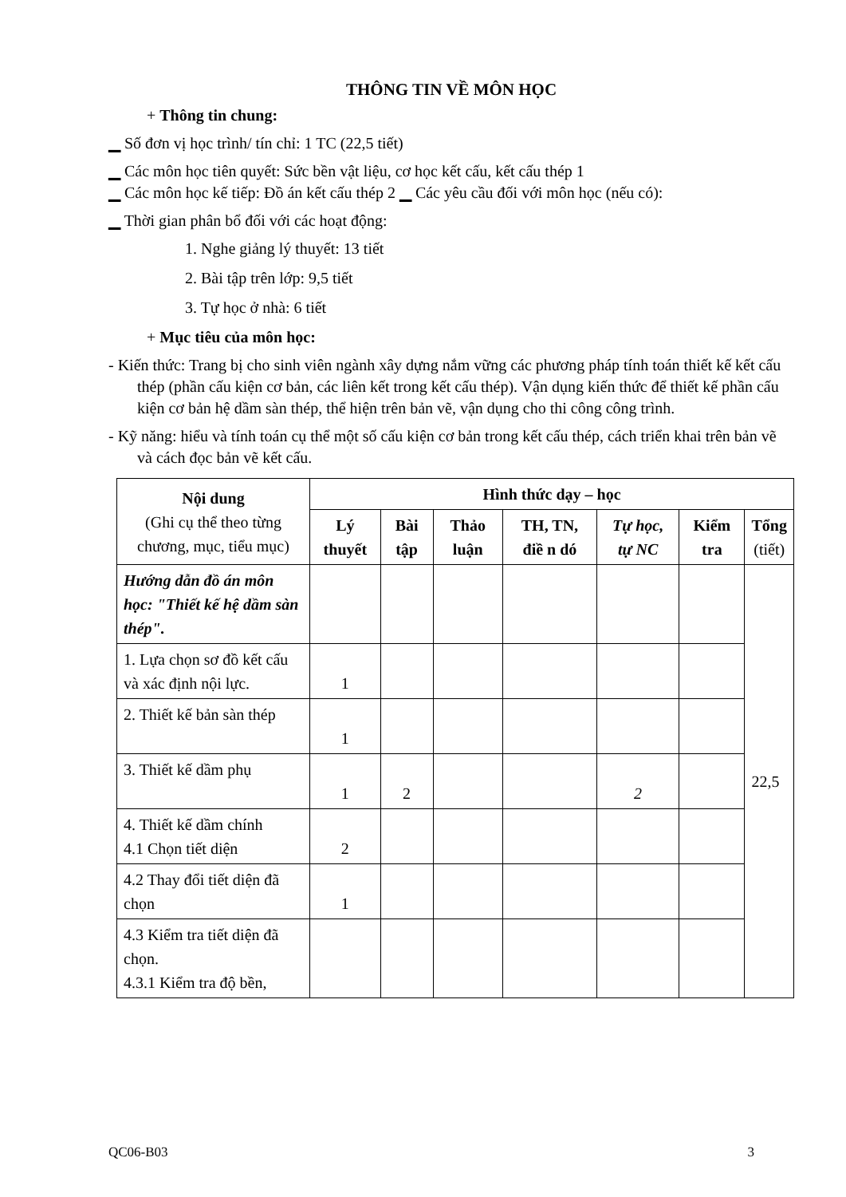THÔNG TIN VỀ MÔN HỌC
+ Thông tin chung:
▁ Số đơn vị học trình/ tín chỉ: 1 TC (22,5 tiết)
▁ Các môn học tiên quyết: Sức bền vật liệu, cơ học kết cấu, kết cấu thép 1
▁ Các môn học kế tiếp: Đồ án kết cấu thép 2 ▁ Các yêu cầu đối với môn học (nếu có):
▁ Thời gian phân bổ đối với các hoạt động:
1. Nghe giảng lý thuyết: 13 tiết
2. Bài tập trên lớp: 9,5 tiết
3. Tự học ở nhà: 6 tiết
+ Mục tiêu của môn học:
- Kiến thức: Trang bị cho sinh viên ngành xây dựng nắm vững các phương pháp tính toán thiết kế kết cấu thép (phần cấu kiện cơ bản, các liên kết trong kết cấu thép). Vận dụng kiến thức để thiết kế phần cấu kiện cơ bản hệ dầm sàn thép, thể hiện trên bản vẽ, vận dụng cho thi công công trình.
- Kỹ năng: hiểu và tính toán cụ thể một số cấu kiện cơ bản trong kết cấu thép, cách triển khai trên bản vẽ và cách đọc bản vẽ kết cấu.
| Nội dung (Ghi cụ thể theo từng chương, mục, tiểu mục) | Hình thức dạy – học | | | | | | |
| --- | --- | --- | --- | --- | --- | --- | --- |
| | Lý thuyết | Bài tập | Thảo luận | TH, TN, điề n dó | Tự học, tự NC | Kiểm tra | Tổng (tiết) |
| Hướng dẫn đồ án môn học: "Thiết kế hệ dầm sàn thép". | | | | | | | 22,5 |
| 1. Lựa chọn sơ đồ kết cấu và xác định nội lực. | 1 | | | | | | |
| 2. Thiết kế bản sàn thép | 1 | | | | | | |
| 3. Thiết kế dầm phụ | 1 | 2 | | | 2 | | |
| 4. Thiết kế dầm chính 4.1 Chọn tiết diện | 2 | | | | | | |
| 4.2 Thay đổi tiết diện đã chọn | 1 | | | | | | |
| 4.3 Kiểm tra tiết diện đã chọn. 4.3.1 Kiểm tra độ bền, | | | | | | | |
QC06-B03 3